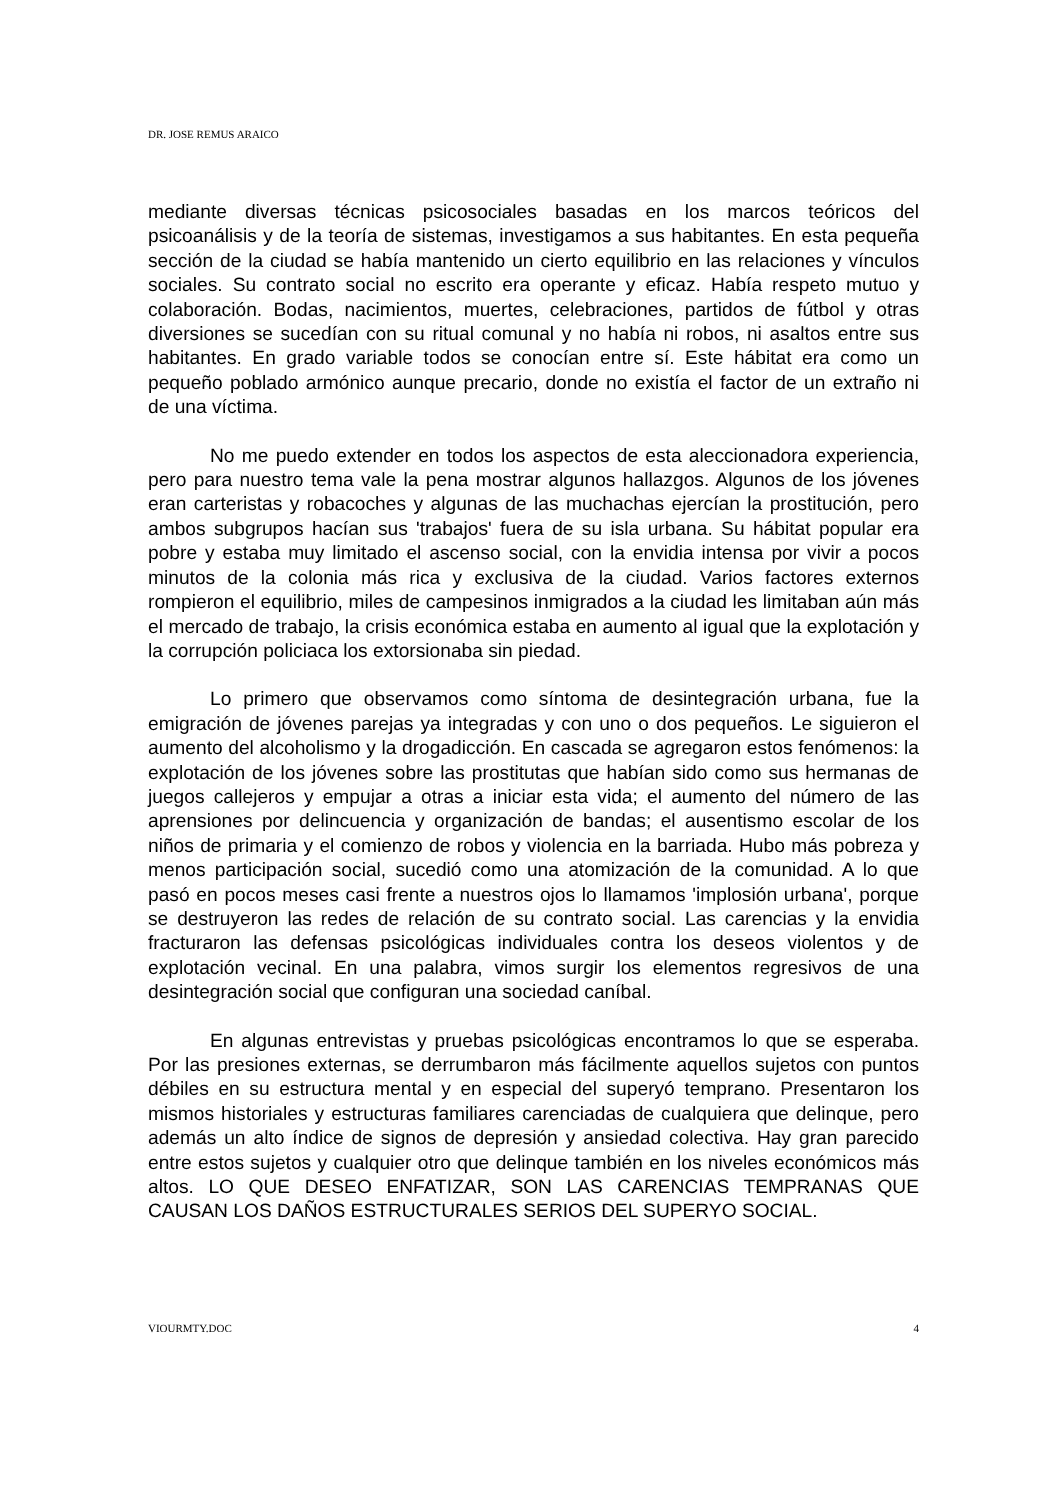DR. JOSE REMUS ARAICO
mediante diversas técnicas psicosociales basadas en los marcos teóricos del psicoanálisis y de la teoría de sistemas, investigamos a sus habitantes. En esta pequeña sección de la ciudad se había mantenido un cierto equilibrio en las relaciones y vínculos sociales. Su contrato social no escrito era operante y eficaz. Había respeto mutuo y colaboración. Bodas, nacimientos, muertes, celebraciones, partidos de fútbol y otras diversiones se sucedían con su ritual comunal y no había ni robos, ni asaltos entre sus habitantes. En grado variable todos se conocían entre sí. Este hábitat era como un pequeño poblado armónico aunque precario, donde no existía el factor de un extraño ni de una víctima.
No me puedo extender en todos los aspectos de esta aleccionadora experiencia, pero para nuestro tema vale la pena mostrar algunos hallazgos. Algunos de los jóvenes eran carteristas y robacoches y algunas de las muchachas ejercían la prostitución, pero ambos subgrupos hacían sus 'trabajos' fuera de su isla urbana. Su hábitat popular era pobre y estaba muy limitado el ascenso social, con la envidia intensa por vivir a pocos minutos de la colonia más rica y exclusiva de la ciudad. Varios factores externos rompieron el equilibrio, miles de campesinos inmigrados a la ciudad les limitaban aún más el mercado de trabajo, la crisis económica estaba en aumento al igual que la explotación y la corrupción policiaca los extorsionaba sin piedad.
Lo primero que observamos como síntoma de desintegración urbana, fue la emigración de jóvenes parejas ya integradas y con uno o dos pequeños. Le siguieron el aumento del alcoholismo y la drogadicción. En cascada se agregaron estos fenómenos: la explotación de los jóvenes sobre las prostitutas que habían sido como sus hermanas de juegos callejeros y empujar a otras a iniciar esta vida; el aumento del número de las aprensiones por delincuencia y organización de bandas; el ausentismo escolar de los niños de primaria y el comienzo de robos y violencia en la barriada. Hubo más pobreza y menos participación social, sucedió como una atomización de la comunidad. A lo que pasó en pocos meses casi frente a nuestros ojos lo llamamos 'implosión urbana', porque se destruyeron las redes de relación de su contrato social. Las carencias y la envidia fracturaron las defensas psicológicas individuales contra los deseos violentos y de explotación vecinal. En una palabra, vimos surgir los elementos regresivos de una desintegración social que configuran una sociedad caníbal.
En algunas entrevistas y pruebas psicológicas encontramos lo que se esperaba. Por las presiones externas, se derrumbaron más fácilmente aquellos sujetos con puntos débiles en su estructura mental y en especial del superyó temprano. Presentaron los mismos historiales y estructuras familiares carenciadas de cualquiera que delinque, pero además un alto índice de signos de depresión y ansiedad colectiva. Hay gran parecido entre estos sujetos y cualquier otro que delinque también en los niveles económicos más altos. LO QUE DESEO ENFATIZAR, SON LAS CARENCIAS TEMPRANAS QUE CAUSAN LOS DAÑOS ESTRUCTURALES SERIOS DEL SUPERYO SOCIAL.
VIOURMTY.DOC 4